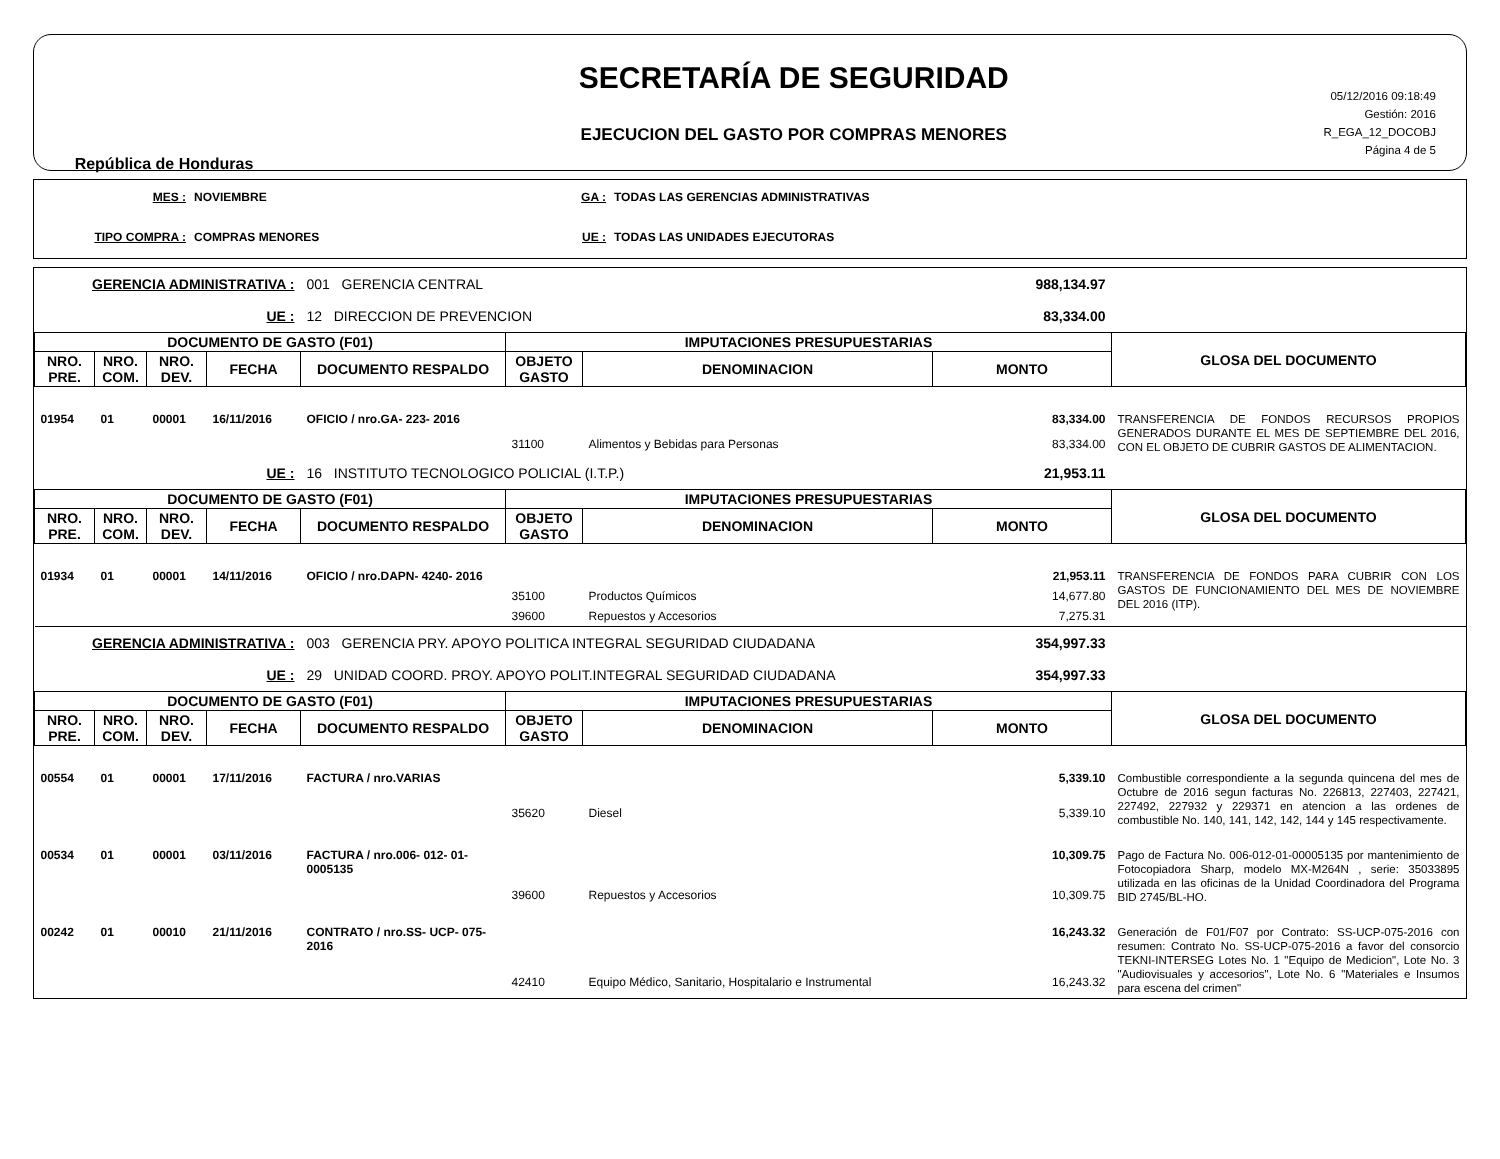República de Honduras
SECRETARÍA DE SEGURIDAD
EJECUCION DEL GASTO POR COMPRAS MENORES
05/12/2016 09:18:49
Gestión: 2016
R_EGA_12_DOCOBJ
Página 4 de 5
MES :
NOVIEMBRE
GA :
TODAS LAS GERENCIAS ADMINISTRATIVAS
TIPO COMPRA :
COMPRAS MENORES
UE :
TODAS LAS UNIDADES EJECUTORAS
| GERENCIA ADMINISTRATIVA : | | | | 001 GERENCIA CENTRAL | | | 988,134.97 | |
| UE : | | | | 12 DIRECCION DE PREVENCION | | | 83,334.00 | |
| DOCUMENTO DE GASTO (F01) | | | | | IMPUTACIONES PRESUPUESTARIAS | | | GLOSA DEL DOCUMENTO |
| NRO. PRE. | NRO. COM. | NRO. DEV. | FECHA | DOCUMENTO RESPALDO | OBJETO GASTO | DENOMINACION | MONTO | |
| 01954 | 01 | 00001 | 16/11/2016 | OFICIO / nro.GA- 223- 2016 | | | 83,334.00 | TRANSFERENCIA DE FONDOS RECURSOS PROPIOS GENERADOS DURANTE EL MES DE SEPTIEMBRE DEL 2016, CON EL OBJETO DE CUBRIR GASTOS DE ALIMENTACION. |
| | | | | | 31100 | Alimentos y Bebidas para Personas | 83,334.00 | |
| UE : | | | | 16 INSTITUTO TECNOLOGICO POLICIAL (I.T.P.) | | | 21,953.11 | |
| DOCUMENTO DE GASTO (F01) | | | | | IMPUTACIONES PRESUPUESTARIAS | | | GLOSA DEL DOCUMENTO |
| NRO. PRE. | NRO. COM. | NRO. DEV. | FECHA | DOCUMENTO RESPALDO | OBJETO GASTO | DENOMINACION | MONTO | |
| 01934 | 01 | 00001 | 14/11/2016 | OFICIO / nro.DAPN- 4240- 2016 | | | 21,953.11 | TRANSFERENCIA DE FONDOS PARA CUBRIR CON LOS GASTOS DE FUNCIONAMIENTO DEL MES DE NOVIEMBRE DEL 2016 (ITP). |
| | | | | | 35100 | Productos Químicos | 14,677.80 | |
| | | | | | 39600 | Repuestos y Accesorios | 7,275.31 | |
| GERENCIA ADMINISTRATIVA : | | | | 003 GERENCIA PRY. APOYO POLITICA INTEGRAL SEGURIDAD CIUDADANA | | | 354,997.33 | |
| UE : | | | | 29 UNIDAD COORD. PROY. APOYO POLIT.INTEGRAL SEGURIDAD CIUDADANA | | | 354,997.33 | |
| DOCUMENTO DE GASTO (F01) | | | | | IMPUTACIONES PRESUPUESTARIAS | | | GLOSA DEL DOCUMENTO |
| NRO. PRE. | NRO. COM. | NRO. DEV. | FECHA | DOCUMENTO RESPALDO | OBJETO GASTO | DENOMINACION | MONTO | |
| 00554 | 01 | 00001 | 17/11/2016 | FACTURA / nro.VARIAS | | | 5,339.10 | Combustible correspondiente a la segunda quincena del mes de Octubre de 2016 segun facturas No. 226813, 227403, 227421, 227492, 227932 y 229371 en atencion a las ordenes de combustible No. 140, 141, 142, 142, 144 y 145 respectivamente. |
| | | | | | 35620 | Diesel | 5,339.10 | |
| 00534 | 01 | 00001 | 03/11/2016 | FACTURA / nro.006- 012- 01- 0005135 | | | 10,309.75 | Pago de Factura No. 006-012-01-00005135 por mantenimiento de Fotocopiadora Sharp, modelo MX-M264N , serie: 35033895 utilizada en las oficinas de la Unidad Coordinadora del Programa BID 2745/BL-HO. |
| | | | | | 39600 | Repuestos y Accesorios | 10,309.75 | |
| 00242 | 01 | 00010 | 21/11/2016 | CONTRATO / nro.SS- UCP- 075- 2016 | | | 16,243.32 | Generación de F01/F07 por Contrato: SS-UCP-075-2016 con resumen: Contrato No. SS-UCP-075-2016 a favor del consorcio TEKNI-INTERSEG Lotes No. 1 "Equipo de Medicion", Lote No. 3 "Audiovisuales y accesorios", Lote No. 6 "Materiales e Insumos para escena del crimen" |
| | | | | | 42410 | Equipo Médico, Sanitario, Hospitalario e Instrumental | 16,243.32 | |